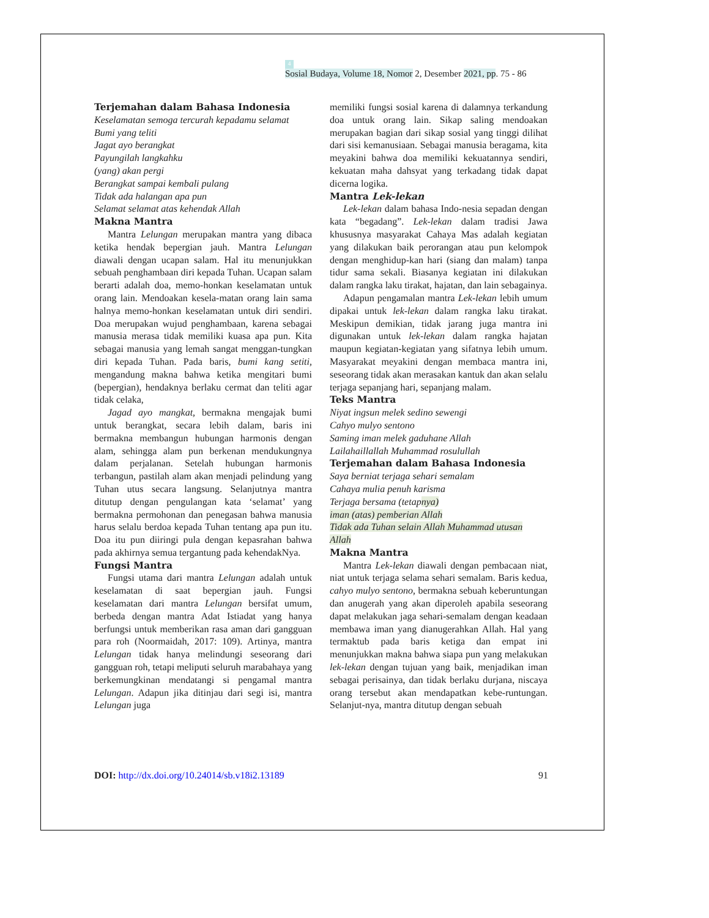4
Sosial Budaya, Volume 18, Nomor 2, Desember 2021, pp. 75 - 86
Terjemahan dalam Bahasa Indonesia
Keselamatan semoga tercurah kepadamu selamat
Bumi yang teliti
Jagat ayo berangkat
Payungilah langkahku
(yang) akan pergi
Berangkat sampai kembali pulang
Tidak ada halangan apa pun
Selamat selamat atas kehendak Allah
Makna Mantra
Mantra Lelungan merupakan mantra yang dibaca ketika hendak bepergian jauh. Mantra Lelungan diawali dengan ucapan salam. Hal itu menunjukkan sebuah penghambaan diri kepada Tuhan. Ucapan salam berarti adalah doa, memo-honkan keselamatan untuk orang lain. Mendoakan kesela-matan orang lain sama halnya memo-honkan keselamatan untuk diri sendiri. Doa merupakan wujud penghambaan, karena sebagai manusia merasa tidak memiliki kuasa apa pun. Kita sebagai manusia yang lemah sangat menggan-tungkan diri kepada Tuhan. Pada baris, bumi kang setiti, mengandung makna bahwa ketika mengitari bumi (bepergian), hendaknya berlaku cermat dan teliti agar tidak celaka,
Jagad ayo mangkat, bermakna mengajak bumi untuk berangkat, secara lebih dalam, baris ini bermakna membangun hubungan harmonis dengan alam, sehingga alam pun berkenan mendukungnya dalam perjalanan. Setelah hubungan harmonis terbangun, pastilah alam akan menjadi pelindung yang Tuhan utus secara langsung. Selanjutnya mantra ditutup dengan pengulangan kata ‘selamat’ yang bermakna permohonan dan penegasan bahwa manusia harus selalu berdoa kepada Tuhan tentang apa pun itu. Doa itu pun diiringi pula dengan kepasrahan bahwa pada akhirnya semua tergantung pada kehendakNya.
Fungsi Mantra
Fungsi utama dari mantra Lelungan adalah untuk keselamatan di saat bepergian jauh. Fungsi keselamatan dari mantra Lelungan bersifat umum, berbeda dengan mantra Adat Istiadat yang hanya berfungsi untuk memberikan rasa aman dari gangguan para roh (Noormaidah, 2017: 109). Artinya, mantra Lelungan tidak hanya melindungi seseorang dari gangguan roh, tetapi meliputi seluruh marabahaya yang berkemungkinan mendatangi si pengamal mantra Lelungan. Adapun jika ditinjau dari segi isi, mantra Lelungan juga
memiliki fungsi sosial karena di dalamnya terkandung doa untuk orang lain. Sikap saling mendoakan merupakan bagian dari sikap sosial yang tinggi dilihat dari sisi kemanusiaan. Sebagai manusia beragama, kita meyakini bahwa doa memiliki kekuatannya sendiri, kekuatan maha dahsyat yang terkadang tidak dapat dicerna logika.
Mantra Lek-lekan
Lek-lekan dalam bahasa Indo-nesia sepadan dengan kata “begadang”. Lek-lekan dalam tradisi Jawa khususnya masyarakat Cahaya Mas adalah kegiatan yang dilakukan baik perorangan atau pun kelompok dengan menghidup-kan hari (siang dan malam) tanpa tidur sama sekali. Biasanya kegiatan ini dilakukan dalam rangka laku tirakat, hajatan, dan lain sebagainya.
Adapun pengamalan mantra Lek-lekan lebih umum dipakai untuk lek-lekan dalam rangka laku tirakat. Meskipun demikian, tidak jarang juga mantra ini digunakan untuk lek-lekan dalam rangka hajatan maupun kegiatan-kegiatan yang sifatnya lebih umum. Masyarakat meyakini dengan membaca mantra ini, seseorang tidak akan merasakan kantuk dan akan selalu terjaga sepanjang hari, sepanjang malam.
Teks Mantra
Niyat ingsun melek sedino sewengi
Cahyo mulyo sentono
Saming iman melek gaduhane Allah
Lailahaillallah Muhammad rosulullah
Terjemahan dalam Bahasa Indonesia
Saya berniat terjaga sehari semalam
Cahaya mulia penuh karisma
Terjaga bersama (tetapnya)
iman (atas) pemberian Allah
Tidak ada Tuhan selain Allah Muhammad utusan
Allah
Makna Mantra
Mantra Lek-lekan diawali dengan pembacaan niat, niat untuk terjaga selama sehari semalam. Baris kedua, cahyo mulyo sentono, bermakna sebuah keberuntungan dan anugerah yang akan diperoleh apabila seseorang dapat melakukan jaga sehari-semalam dengan keadaan membawa iman yang dianugerahkan Allah. Hal yang termaktub pada baris ketiga dan empat ini menunjukkan makna bahwa siapa pun yang melakukan lek-lekan dengan tujuan yang baik, menjadikan iman sebagai perisainya, dan tidak berlaku durjana, niscaya orang tersebut akan mendapatkan kebe-runtungan. Selanjut-nya, mantra ditutup dengan sebuah
DOI: http://dx.doi.org/10.24014/sb.v18i2.13189
91